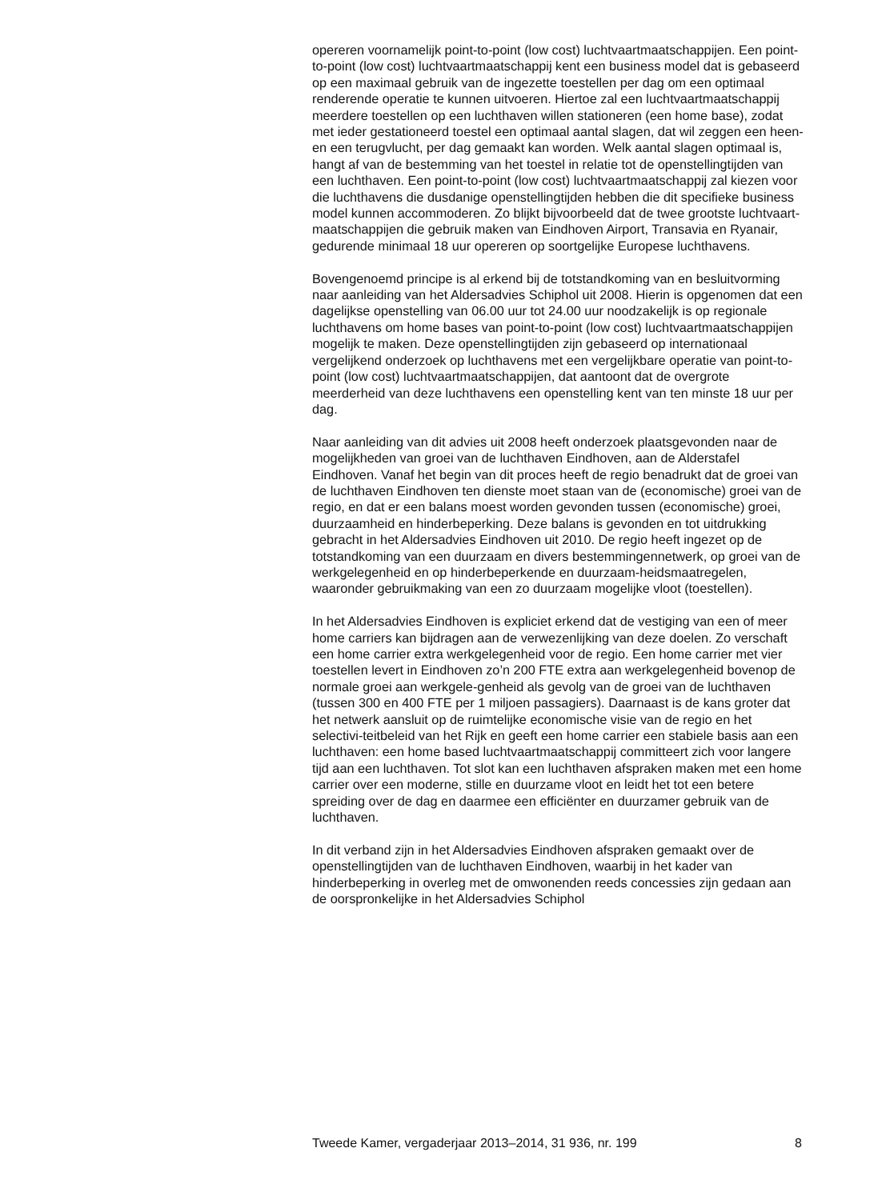opereren voornamelijk point-to-point (low cost) luchtvaartmaatschappijen. Een point-to-point (low cost) luchtvaartmaatschappij kent een business model dat is gebaseerd op een maximaal gebruik van de ingezette toestellen per dag om een optimaal renderende operatie te kunnen uitvoeren. Hiertoe zal een luchtvaartmaatschappij meerdere toestellen op een luchthaven willen stationeren (een home base), zodat met ieder gestationeerd toestel een optimaal aantal slagen, dat wil zeggen een heen- en een terugvlucht, per dag gemaakt kan worden. Welk aantal slagen optimaal is, hangt af van de bestemming van het toestel in relatie tot de openstellingtijden van een luchthaven. Een point-to-point (low cost) luchtvaartmaatschappij zal kiezen voor die luchthavens die dusdanige openstellingtijden hebben die dit specifieke business model kunnen accommoderen. Zo blijkt bijvoorbeeld dat de twee grootste luchtvaart-maatschappijen die gebruik maken van Eindhoven Airport, Transavia en Ryanair, gedurende minimaal 18 uur opereren op soortgelijke Europese luchthavens.
Bovengenoemd principe is al erkend bij de totstandkoming van en besluitvorming naar aanleiding van het Aldersadvies Schiphol uit 2008. Hierin is opgenomen dat een dagelijkse openstelling van 06.00 uur tot 24.00 uur noodzakelijk is op regionale luchthavens om home bases van point-to-point (low cost) luchtvaartmaatschappijen mogelijk te maken. Deze openstellingtijden zijn gebaseerd op internationaal vergelijkend onderzoek op luchthavens met een vergelijkbare operatie van point-to-point (low cost) luchtvaartmaatschappijen, dat aantoont dat de overgrote meerderheid van deze luchthavens een openstelling kent van ten minste 18 uur per dag.
Naar aanleiding van dit advies uit 2008 heeft onderzoek plaatsgevonden naar de mogelijkheden van groei van de luchthaven Eindhoven, aan de Alderstafel Eindhoven. Vanaf het begin van dit proces heeft de regio benadrukt dat de groei van de luchthaven Eindhoven ten dienste moet staan van de (economische) groei van de regio, en dat er een balans moest worden gevonden tussen (economische) groei, duurzaamheid en hinderbeperking. Deze balans is gevonden en tot uitdrukking gebracht in het Aldersadvies Eindhoven uit 2010. De regio heeft ingezet op de totstandkoming van een duurzaam en divers bestemmingennetwerk, op groei van de werkgelegenheid en op hinderbeperkende en duurzaam-heidsmaatregelen, waaronder gebruikmaking van een zo duurzaam mogelijke vloot (toestellen).
In het Aldersadvies Eindhoven is expliciet erkend dat de vestiging van een of meer home carriers kan bijdragen aan de verwezenlijking van deze doelen. Zo verschaft een home carrier extra werkgelegenheid voor de regio. Een home carrier met vier toestellen levert in Eindhoven zo’n 200 FTE extra aan werkgelegenheid bovenop de normale groei aan werkgele-genheid als gevolg van de groei van de luchthaven (tussen 300 en 400 FTE per 1 miljoen passagiers). Daarnaast is de kans groter dat het netwerk aansluit op de ruimtelijke economische visie van de regio en het selectivi-teitbeleid van het Rijk en geeft een home carrier een stabiele basis aan een luchthaven: een home based luchtvaartmaatschappij committeert zich voor langere tijd aan een luchthaven. Tot slot kan een luchthaven afspraken maken met een home carrier over een moderne, stille en duurzame vloot en leidt het tot een betere spreiding over de dag en daarmee een efficiënter en duurzamer gebruik van de luchthaven.
In dit verband zijn in het Aldersadvies Eindhoven afspraken gemaakt over de openstellingtijden van de luchthaven Eindhoven, waarbij in het kader van hinderbeperking in overleg met de omwonenden reeds concessies zijn gedaan aan de oorspronkelijke in het Aldersadvies Schiphol
Tweede Kamer, vergaderjaar 2013–2014, 31 936, nr. 199 8